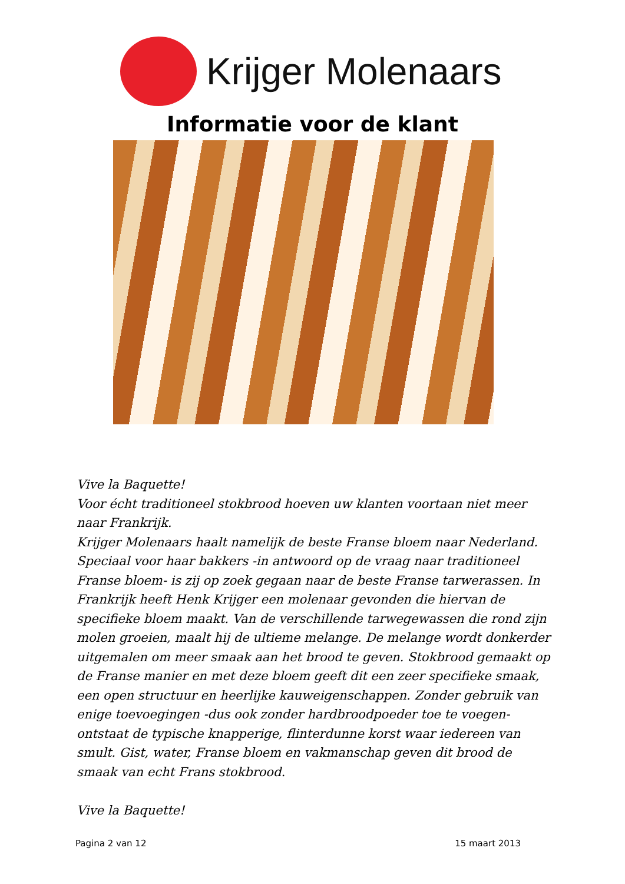Krijger Molenaars
Informatie voor de klant
Vive la Baquette!
Voor écht traditioneel stokbrood hoeven uw klanten voortaan niet meer naar Frankrijk.
Krijger Molenaars haalt namelijk de beste Franse bloem naar Nederland. Speciaal voor haar bakkers -in antwoord op de vraag naar traditioneel Franse bloem- is zij op zoek gegaan naar de beste Franse tarwerassen. In Frankrijk heeft Henk Krijger een molenaar gevonden die hiervan de specifieke bloem maakt. Van de verschillende tarwegewassen die rond zijn molen groeien, maalt hij de ultieme melange. De melange wordt donkerder uitgemalen om meer smaak aan het brood te geven. Stokbrood gemaakt op de Franse manier en met deze bloem geeft dit een zeer specifieke smaak, een open structuur en heerlijke kauweigenschappen. Zonder gebruik van enige toevoegingen -dus ook zonder hardbroodpoeder toe te voegen- ontstaat de typische knapperige, flinterdunne korst waar iedereen van smult. Gist, water, Franse bloem en vakmanschap geven dit brood de smaak van echt Frans stokbrood.
Vive la Baquette!
Pagina 2 van 12 15 maart 2013